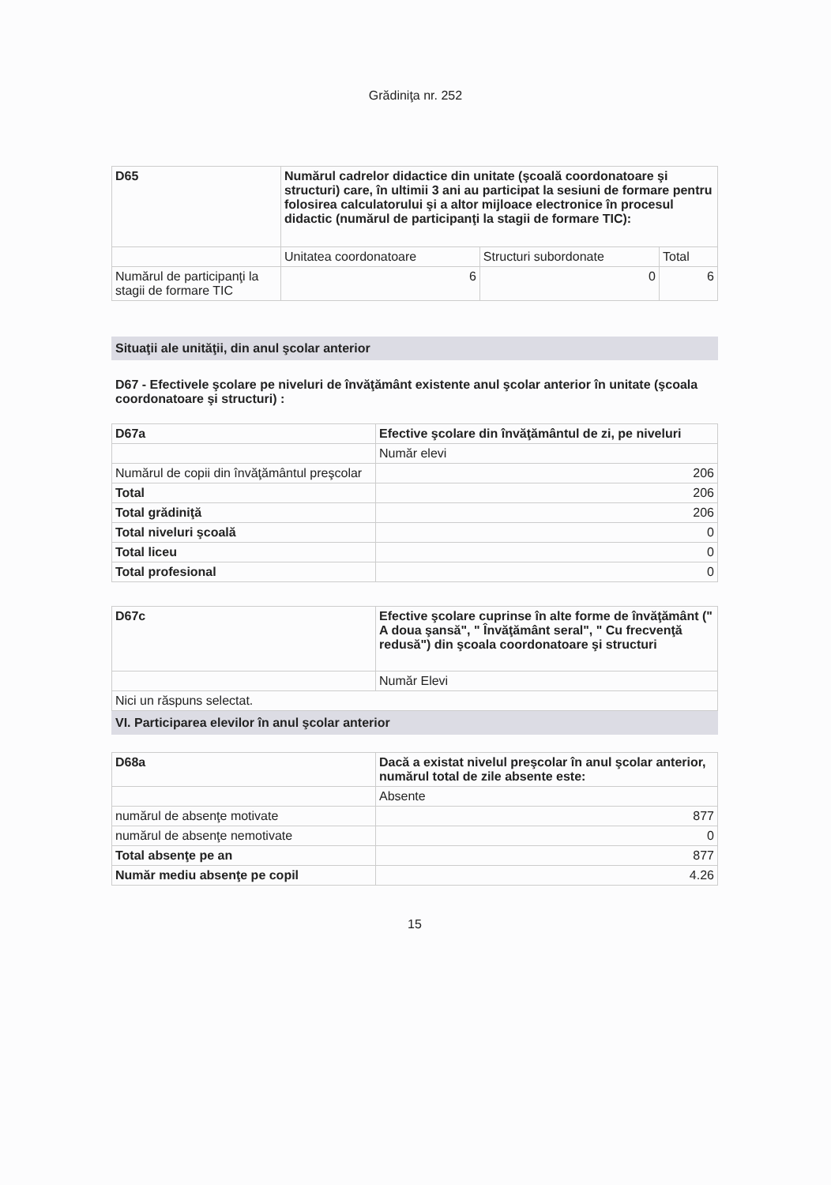Grădiniţa nr. 252
| D65 | Numărul cadrelor didactice din unitate (şcoală coordonatoare şi structuri) care, în ultimii 3 ani au participat la sesiuni de formare pentru folosirea calculatorului şi a altor mijloace electronice în procesul didactic (numărul de participanţi la stagii de formare TIC): | | |
| | Unitatea coordonatoare | Structuri subordonate | Total |
| Numărul de participanţi la stagii de formare TIC | 6 | 0 | 6 |
Situaţii ale unităţii, din anul şcolar anterior
D67 - Efectivele şcolare pe niveluri de învăţământ existente anul şcolar anterior în unitate (şcoala coordonatoare şi structuri) :
| D67a | Efective şcolare din învăţământul de zi, pe niveluri |
| | Număr elevi |
| Numărul de copii din învăţământul preşcolar | 206 |
| Total | 206 |
| Total grădiniţă | 206 |
| Total niveluri şcoală | 0 |
| Total liceu | 0 |
| Total profesional | 0 |
| D67c | Efective şcolare cuprinse în alte forme de învăţământ (" A doua şansă", " Învăţământ seral", " Cu frecvenţă redusă") din şcoala coordonatoare şi structuri |
| | Număr Elevi |
| Nici un răspuns selectat. | |
VI. Participarea elevilor în anul şcolar anterior
| D68a | Dacă a existat nivelul preşcolar în anul şcolar anterior, numărul total de zile absente este: |
| | Absente |
| numărul de absenţe motivate | 877 |
| numărul de absenţe nemotivate | 0 |
| Total absenţe pe an | 877 |
| Număr mediu absenţe pe copil | 4.26 |
15